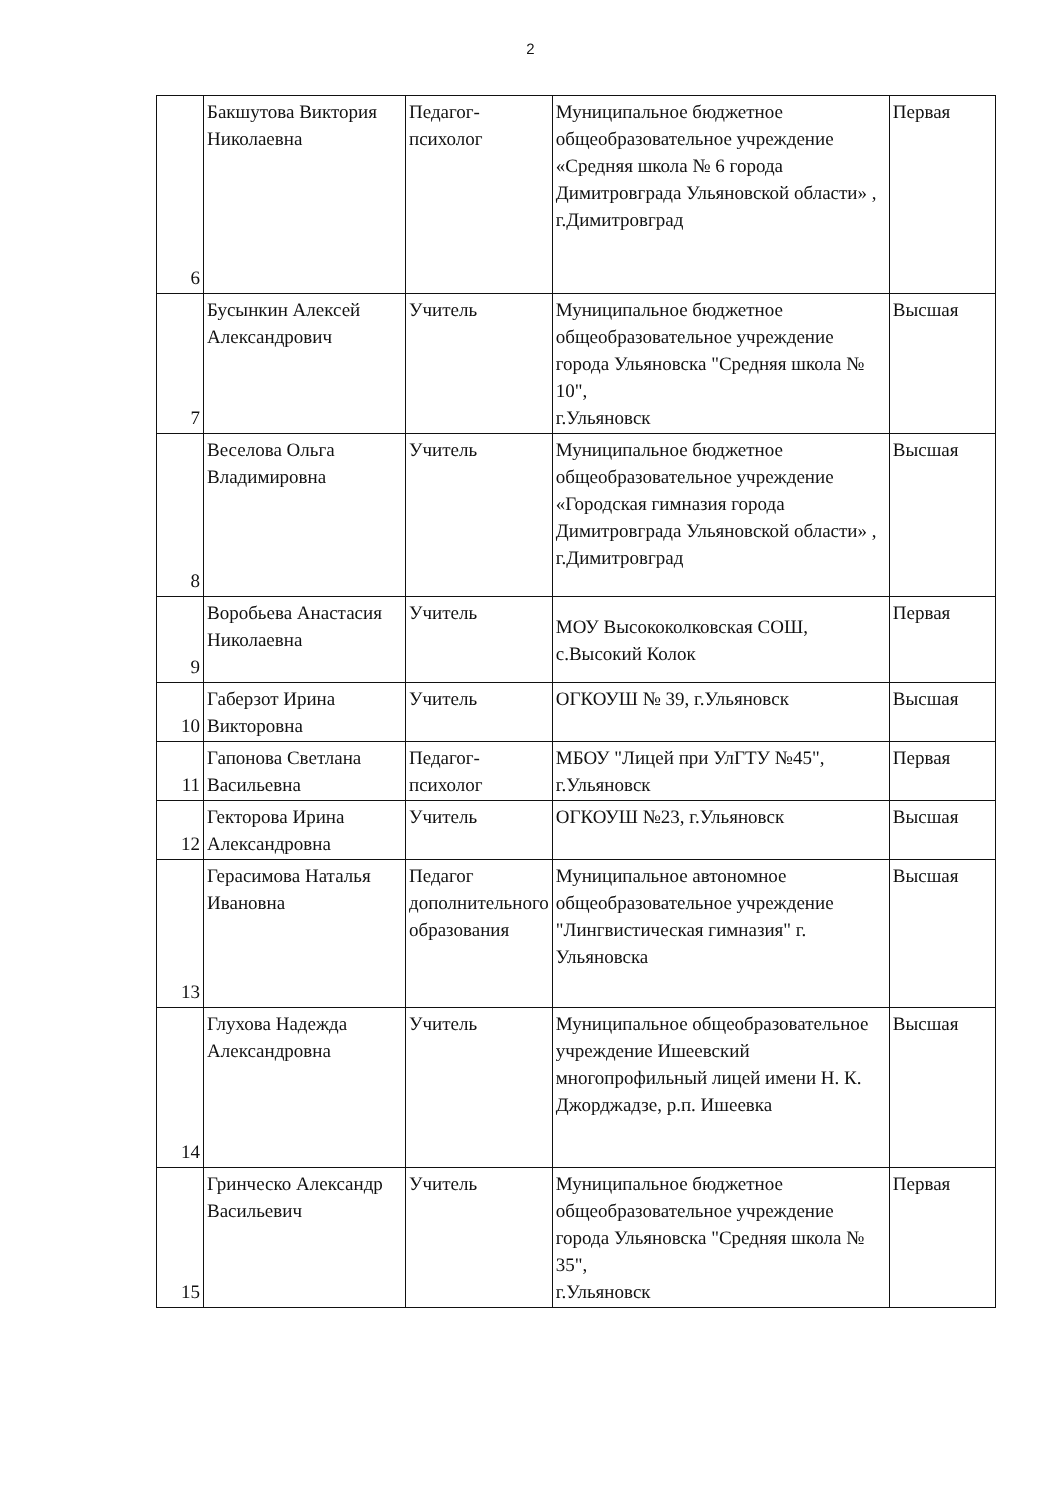2
| 6 | Бакшутова Виктория Николаевна | Педагог-психолог | Муниципальное бюджетное общеобразовательное учреждение «Средняя школа № 6 города Димитровграда Ульяновской области» , г.Димитровград | Первая |
| 7 | Бусынкин Алексей Александрович | Учитель | Муниципальное бюджетное общеобразовательное учреждение города Ульяновска "Средняя школа № 10", г.Ульяновск | Высшая |
| 8 | Веселова Ольга Владимировна | Учитель | Муниципальное бюджетное общеобразовательное учреждение «Городская гимназия города Димитровграда Ульяновской области» , г.Димитровград | Высшая |
| 9 | Воробьева Анастасия Николаевна | Учитель | МОУ Высококолковская СОШ, с.Высокий Колок | Первая |
| 10 | Габерзот Ирина Викторовна | Учитель | ОГКОУШ № 39, г.Ульяновск | Высшая |
| 11 | Гапонова Светлана Васильевна | Педагог-психолог | МБОУ "Лицей при УлГТУ №45", г.Ульяновск | Первая |
| 12 | Гекторова Ирина Александровна | Учитель | ОГКОУШ №23, г.Ульяновск | Высшая |
| 13 | Герасимова Наталья Ивановна | Педагог дополнительного образования | Муниципальное автономное общеобразовательное учреждение "Лингвистическая гимназия" г. Ульяновска | Высшая |
| 14 | Глухова Надежда Александровна | Учитель | Муниципальное общеобразовательное учреждение Ишеевский многопрофильный лицей имени Н. К. Джорджадзе, р.п. Ишеевка | Высшая |
| 15 | Гринческо Александр Васильевич | Учитель | Муниципальное бюджетное общеобразовательное учреждение города Ульяновска "Средняя школа № 35", г.Ульяновск | Первая |